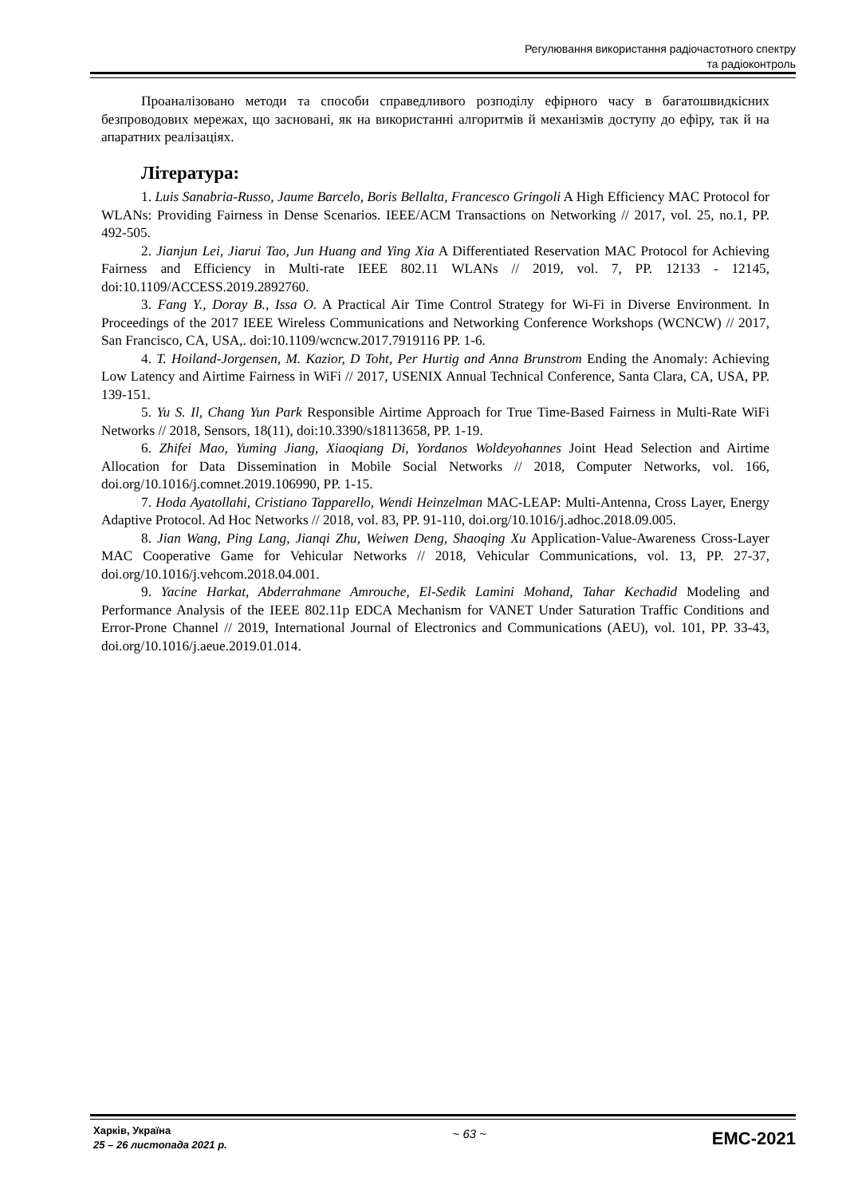Регулювання використання радіочастотного спектру
та радіоконтроль
Проаналізовано методи та способи справедливого розподілу ефірного часу в багатошвидкісних безпроводових мережах, що засновані, як на використанні алгоритмів й механізмів доступу до ефіру, так й на апаратних реалізаціях.
Література:
1. Luis Sanabria-Russo, Jaume Barcelo, Boris Bellalta, Francesco Gringoli A High Efficiency MAC Protocol for WLANs: Providing Fairness in Dense Scenarios. IEEE/ACM Transactions on Networking // 2017, vol. 25, no.1, PP. 492-505.
2. Jianjun Lei, Jiarui Tao, Jun Huang and Ying Xia A Differentiated Reservation MAC Protocol for Achieving Fairness and Efficiency in Multi-rate IEEE 802.11 WLANs // 2019, vol. 7, PP. 12133 - 12145, doi:10.1109/ACCESS.2019.2892760.
3. Fang Y., Doray B., Issa O. A Practical Air Time Control Strategy for Wi-Fi in Diverse Environment. In Proceedings of the 2017 IEEE Wireless Communications and Networking Conference Workshops (WCNCW) // 2017, San Francisco, CA, USA,. doi:10.1109/wcncw.2017.7919116 PP. 1-6.
4. T. Hoiland-Jorgensen, M. Kazior, D Toht, Per Hurtig and Anna Brunstrom Ending the Anomaly: Achieving Low Latency and Airtime Fairness in WiFi // 2017, USENIX Annual Technical Conference, Santa Clara, CA, USA, PP. 139-151.
5. Yu S. Il, Chang Yun Park Responsible Airtime Approach for True Time-Based Fairness in Multi-Rate WiFi Networks // 2018, Sensors, 18(11), doi:10.3390/s18113658, PP. 1-19.
6. Zhifei Mao, Yuming Jiang, Xiaoqiang Di, Yordanos Woldeyohannes Joint Head Selection and Airtime Allocation for Data Dissemination in Mobile Social Networks // 2018, Computer Networks, vol. 166, doi.org/10.1016/j.comnet.2019.106990, PP. 1-15.
7. Hoda Ayatollahi, Cristiano Tapparello, Wendi Heinzelman MAC-LEAP: Multi-Antenna, Cross Layer, Energy Adaptive Protocol. Ad Hoc Networks // 2018, vol. 83, PP. 91-110, doi.org/10.1016/j.adhoc.2018.09.005.
8. Jian Wang, Ping Lang, Jianqi Zhu, Weiwen Deng, Shaoqing Xu Application-Value-Awareness Cross-Layer MAC Cooperative Game for Vehicular Networks // 2018, Vehicular Communications, vol. 13, PP. 27-37, doi.org/10.1016/j.vehcom.2018.04.001.
9. Yacine Harkat, Abderrahmane Amrouche, El-Sedik Lamini Mohand, Tahar Kechadid Modeling and Performance Analysis of the IEEE 802.11p EDCA Mechanism for VANET Under Saturation Traffic Conditions and Error-Prone Channel // 2019, International Journal of Electronics and Communications (AEU), vol. 101, PP. 33-43, doi.org/10.1016/j.aeue.2019.01.014.
Харків, Україна
25 – 26 листопада 2021 р.
~ 63 ~
EMC-2021